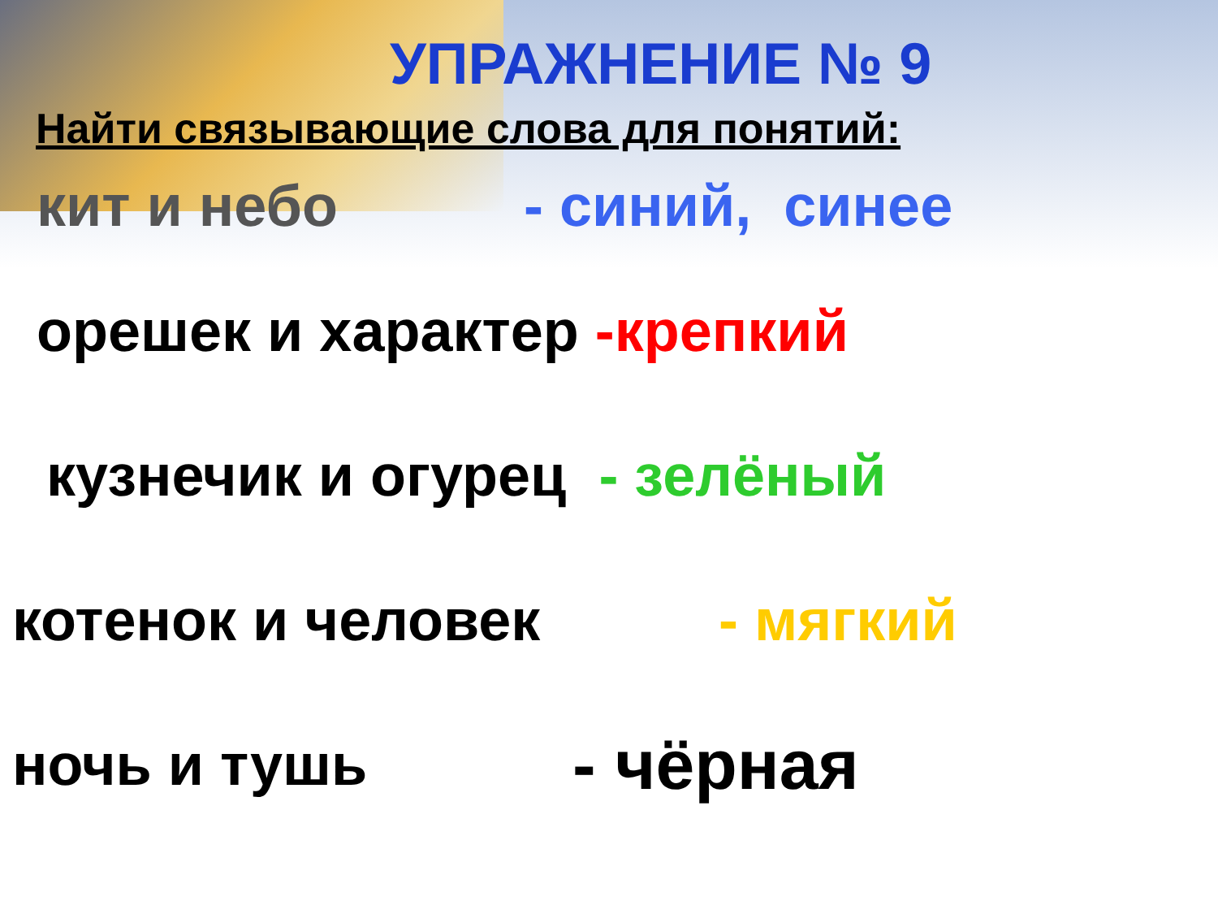УПРАЖНЕНИЕ № 9
Найти связывающие слова для понятий:
кит и небо - синий, синее
орешек и характер -крепкий
кузнечик и огурец - зелёный
котенок и человек - мягкий
ночь и тушь - чёрная